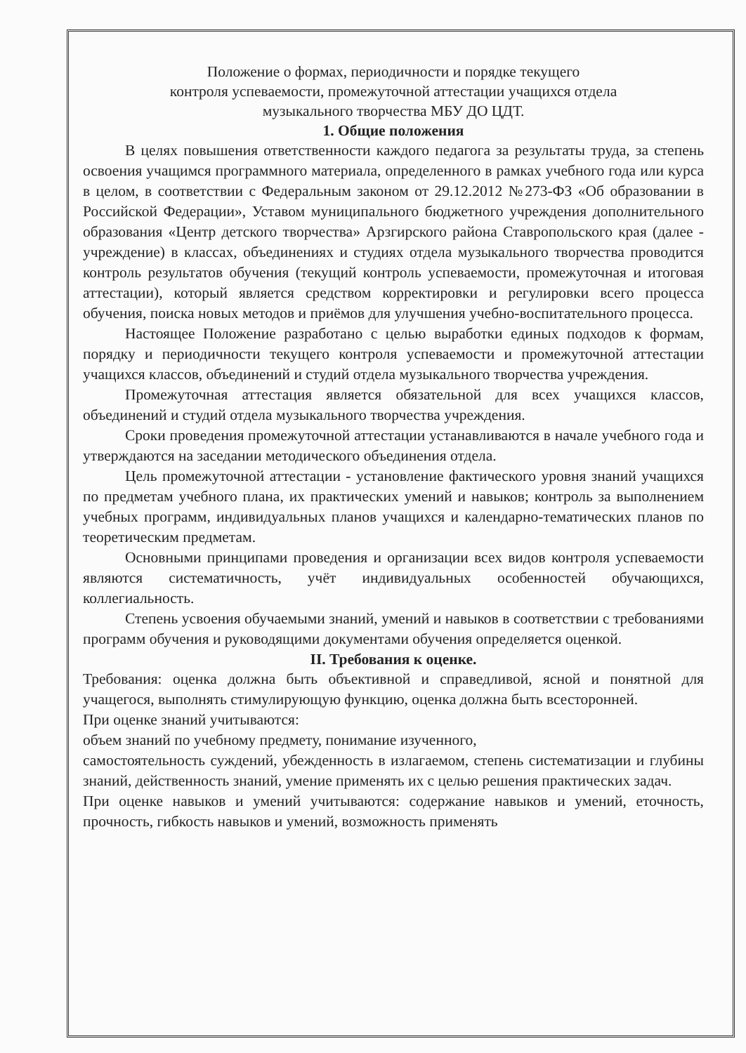Положение о формах, периодичности и порядке текущего
контроля успеваемости, промежуточной аттестации учащихся отдела
музыкального творчества МБУ ДО ЦДТ.
1. Общие положения
В целях повышения ответственности каждого педагога за результаты труда, за степень освоения учащимся программного материала, определенного в рамках учебного года или курса в целом, в соответствии с Федеральным законом от 29.12.2012 №273-ФЗ «Об образовании в Российской Федерации», Уставом муниципального бюджетного учреждения дополнительного образования «Центр детского творчества» Арзгирского района Ставропольского края (далее - учреждение) в классах, объединениях и студиях отдела музыкального творчества проводится контроль результатов обучения (текущий контроль успеваемости, промежуточная и итоговая аттестации), который является средством корректировки и регулировки всего процесса обучения, поиска новых методов и приёмов для улучшения учебно-воспитательного процесса.
Настоящее Положение разработано с целью выработки единых подходов к формам, порядку и периодичности текущего контроля успеваемости и промежуточной аттестации учащихся классов, объединений и студий отдела музыкального творчества учреждения.
Промежуточная аттестация является обязательной для всех учащихся классов, объединений и студий отдела музыкального творчества учреждения.
Сроки проведения промежуточной аттестации устанавливаются в начале учебного года и утверждаются на заседании методического объединения отдела.
Цель промежуточной аттестации - установление фактического уровня знаний учащихся по предметам учебного плана, их практических умений и навыков; контроль за выполнением учебных программ, индивидуальных планов учащихся и календарно-тематических планов по теоретическим предметам.
Основными принципами проведения и организации всех видов контроля успеваемости являются систематичность, учёт индивидуальных особенностей обучающихся, коллегиальность.
Степень усвоения обучаемыми знаний, умений и навыков в соответствии с требованиями программ обучения и руководящими документами обучения определяется оценкой.
II. Требования к оценке.
Требования: оценка должна быть объективной и справедливой, ясной и понятной для учащегося, выполнять стимулирующую функцию, оценка должна быть всесторонней.
При оценке знаний учитываются:
объем знаний по учебному предмету, понимание изученного,
самостоятельность суждений, убежденность в излагаемом, степень систематизации и глубины знаний, действенность знаний, умение применять их с целью решения практических задач.
При оценке навыков и умений учитываются: содержание навыков и умений, еточность, прочность, гибкость навыков и умений, возможность применять